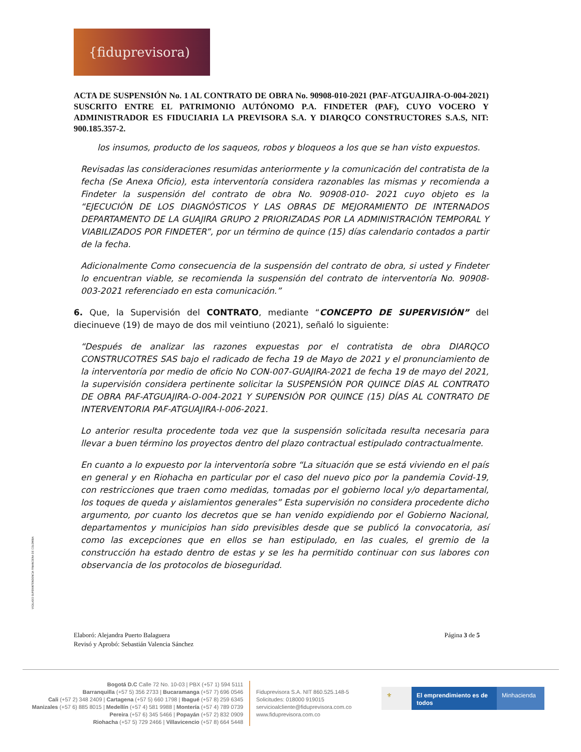{fiduprevisora)
ACTA DE SUSPENSIÓN No. 1 AL CONTRATO DE OBRA No. 90908-010-2021 (PAF-ATGUAJIRA-O-004-2021) SUSCRITO ENTRE EL PATRIMONIO AUTÓNOMO P.A. FINDETER (PAF), CUYO VOCERO Y ADMINISTRADOR ES FIDUCIARIA LA PREVISORA S.A. Y DIARQCO CONSTRUCTORES S.A.S, NIT: 900.185.357-2.
los insumos, producto de los saqueos, robos y bloqueos a los que se han visto expuestos.
Revisadas las consideraciones resumidas anteriormente y la comunicación del contratista de la fecha (Se Anexa Oficio), esta interventoría considera razonables las mismas y recomienda a Findeter la suspensión del contrato de obra No. 90908-010- 2021 cuyo objeto es la “EJECUCIÓN DE LOS DIAGNÓSTICOS Y LAS OBRAS DE MEJORAMIENTO DE INTERNADOS DEPARTAMENTO DE LA GUAJIRA GRUPO 2 PRIORIZADAS POR LA ADMINISTRACIÓN TEMPORAL Y VIABILIZADOS POR FINDETER”, por un término de quince (15) días calendario contados a partir de la fecha.
Adicionalmente Como consecuencia de la suspensión del contrato de obra, si usted y Findeter lo encuentran viable, se recomienda la suspensión del contrato de interventoría No. 90908-003-2021 referenciado en esta comunicación.”
6. Que, la Supervisión del CONTRATO, mediante “CONCEPTO DE SUPERVISIÓN” del diecinueve (19) de mayo de dos mil veintiuno (2021), señaló lo siguiente:
“Después de analizar las razones expuestas por el contratista de obra DIARQCO CONSTRUCOTRES SAS bajo el radicado de fecha 19 de Mayo de 2021 y el pronunciamiento de la interventoría por medio de oficio No CON-007-GUAJIRA-2021 de fecha 19 de mayo del 2021, la supervisión considera pertinente solicitar la SUSPENSIÓN POR QUINCE DÍAS AL CONTRATO DE OBRA PAF-ATGUAJIRA-O-004-2021 Y SUPENSIÓN POR QUINCE (15) DÍAS AL CONTRATO DE INTERVENTORIA PAF-ATGUAJIRA-I-006-2021.
Lo anterior resulta procedente toda vez que la suspensión solicitada resulta necesaria para llevar a buen término los proyectos dentro del plazo contractual estipulado contractualmente.
En cuanto a lo expuesto por la interventoría sobre “La situación que se está viviendo en el país en general y en Riohacha en particular por el caso del nuevo pico por la pandemia Covid-19, con restricciones que traen como medidas, tomadas por el gobierno local y/o departamental, los toques de queda y aislamientos generales” Esta supervisión no considera procedente dicho argumento, por cuanto los decretos que se han venido expidiendo por el Gobierno Nacional, departamentos y municipios han sido previsibles desde que se publicó la convocatoria, así como las excepciones que en ellos se han estipulado, en las cuales, el gremio de la construcción ha estado dentro de estas y se les ha permitido continuar con sus labores con observancia de los protocolos de bioseguridad.
VIGILADO SUPERINTENDENCIA FINANCIERA DE COLOMBIA
Elaboró: Alejandra Puerto Balaguera
Revisó y Aprobó: Sebastián Valencia Sánchez
Página 3 de 5
Bogotá D.C Calle 72 No. 10-03 | PBX (+57 1) 594 5111
Barranquilla (+57 5) 356 2733 | Bucaramanga (+57 7) 696 0546
Cali (+57 2) 348 2409 | Cartagena (+57 5) 660 1798 | Ibagué (+57 8) 259 6345
Manizales (+57 6) 885 8015 | Medellín (+57 4) 581 9988 | Montería (+57 4) 789 0739
Pereira (+57 6) 345 5466 | Popayán (+57 2) 832 0909
Riohacha (+57 5) 729 2466 | Villavicencio (+57 8) 664 5448
Fiduprevisora S.A. NIT 860.525.148-5
Solicitudes: 018000 919015
servicioalcliente@fiduprevisora.com.co
www.fiduprevisora.com.co
⚜ El emprendimiento es de todos
Minhacienda